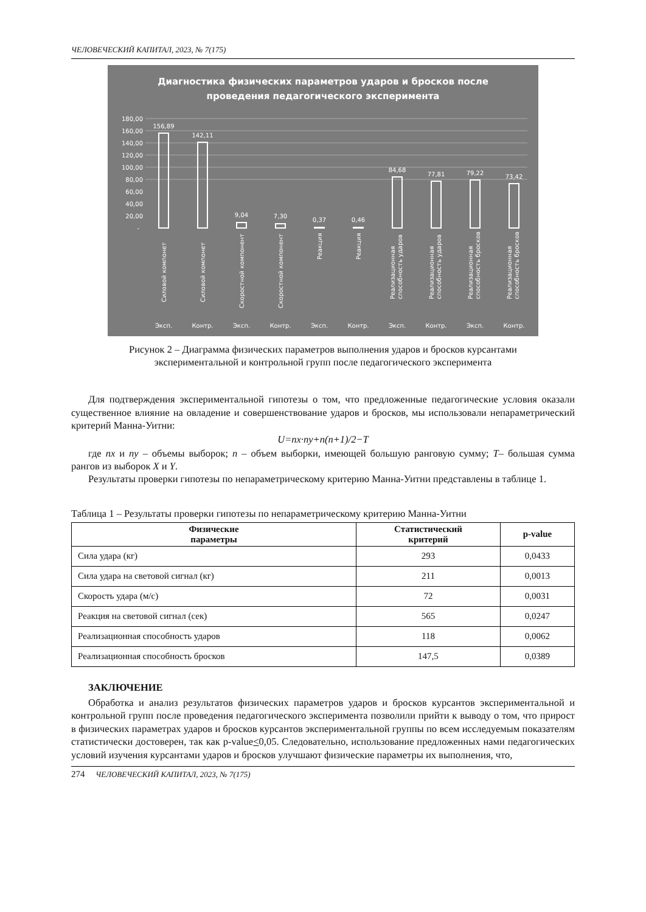ЧЕЛОВЕЧЕСКИЙ КАПИТАЛ, 2023, № 7(175)
Диагностика физических параметров ударов и бросков после
проведения педагогического эксперимента
180,00
160,00
140,00
120,00
100,00
80,00
60,00
40,00
20,00
-
156,89
142,11
9,04
7,30
0,37
0,46
84,68
77,81
79,22
73,42
Силовой компонет
Силовой компонет
Скоростной компонент
Скоростной компонент
Реакция
Реакция
Реализационная
способность ударов
Реализационная
способность ударов
Реализационная
способность бросков
Реализационная
способность бросков
Эксп.
Контр.
Эксп.
Контр.
Эксп.
Контр.
Эксп.
Контр.
Эксп.
Контр.
Рисунок 2 – Диаграмма физических параметров выполнения ударов и бросков курсантами
экспериментальной и контрольной групп после педагогического эксперимента
Для подтверждения экспериментальной гипотезы о том, что предложенные педагогические условия оказали существенное влияние на овладение и совершенствование ударов и бросков, мы использовали непараметрический критерий Манна-Уитни:
U=nx·ny+n(n+1)/2−T
где nx и ny – объемы выборок; n – объем выборки, имеющей большую ранговую сумму; T– большая сумма рангов из выборок X и Y.
Результаты проверки гипотезы по непараметрическому критерию Манна-Уитни представлены в таблице 1.
Таблица 1 – Результаты проверки гипотезы по непараметрическому критерию Манна-Уитни
| Физические параметры | Статистический критерий | p-value |
| --- | --- | --- |
| Сила удара (кг) | 293 | 0,0433 |
| Сила удара на световой сигнал (кг) | 211 | 0,0013 |
| Скорость удара (м/с) | 72 | 0,0031 |
| Реакция на световой сигнал (сек) | 565 | 0,0247 |
| Реализационная способность ударов | 118 | 0,0062 |
| Реализационная способность бросков | 147,5 | 0,0389 |
ЗАКЛЮЧЕНИЕ
Обработка и анализ результатов физических параметров ударов и бросков курсантов экспериментальной и контрольной групп после проведения педагогического эксперимента позволили прийти к выводу о том, что прирост в физических параметрах ударов и бросков курсантов экспериментальной группы по всем исследуемым показателям статистически достоверен, так как p-value<0,05. Следовательно, использование предложенных нами педагогических условий изучения курсантами ударов и бросков улучшают физические параметры их выполнения, что,
274 ЧЕЛОВЕЧЕСКИЙ КАПИТАЛ, 2023, № 7(175)